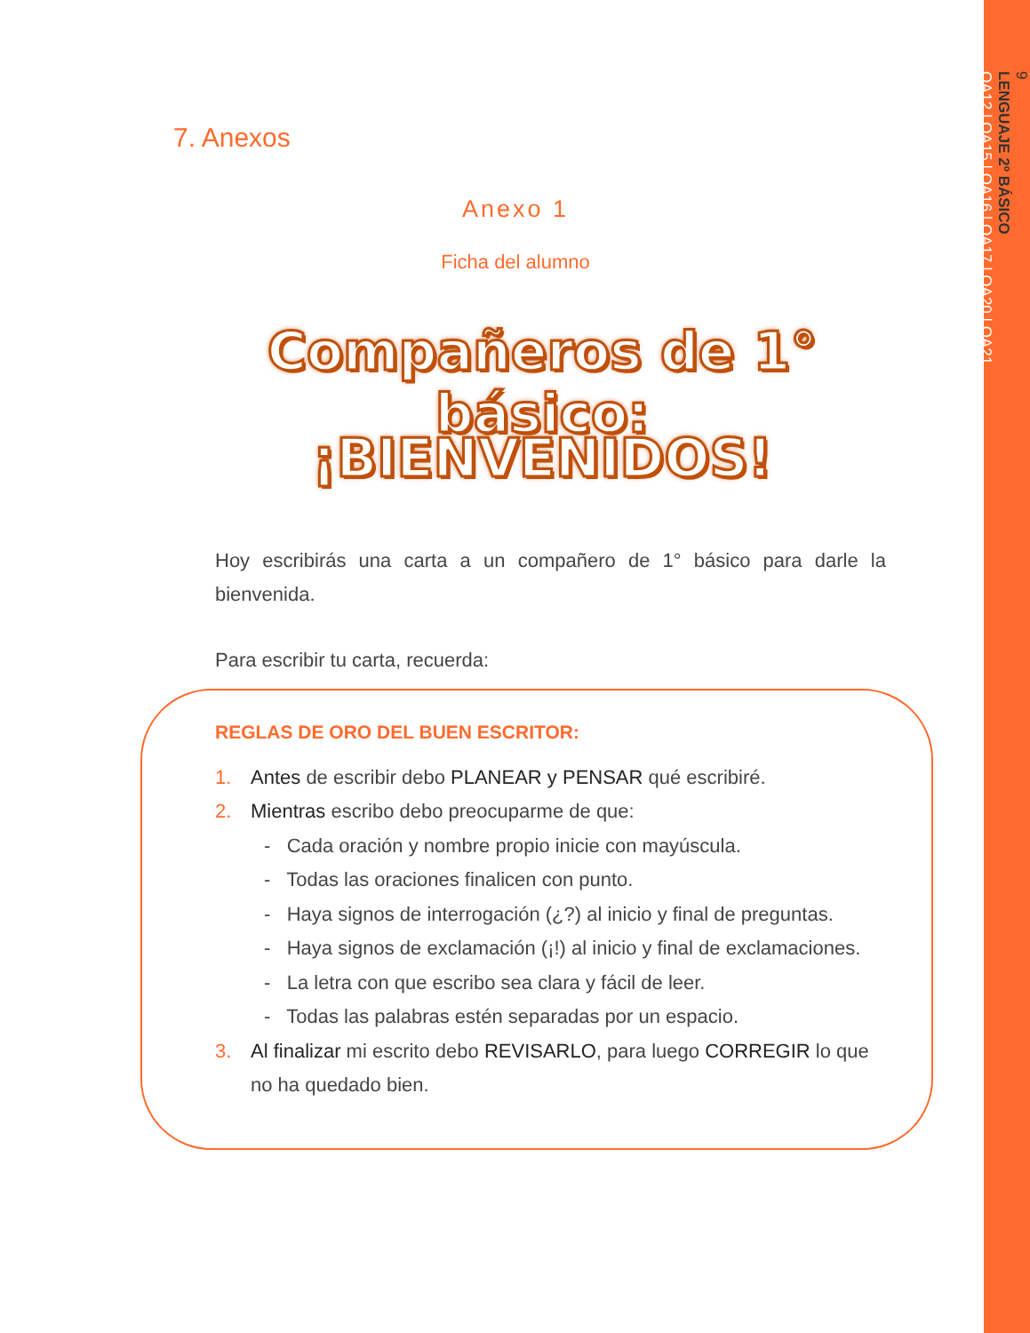9
LENGUAJE 2º BÁSICO
OA12 | OA15 | OA16 | OA17 | OA20 | OA21
7. Anexos
Anexo 1
Ficha del alumno
Compañeros de 1° básico:
¡BIENVENIDOS!
Hoy escribirás una carta a un compañero de 1° básico para darle la bienvenida.
Para escribir tu carta, recuerda:
REGLAS DE ORO DEL BUEN ESCRITOR:
1. Antes de escribir debo PLANEAR y PENSAR qué escribiré.
2. Mientras escribo debo preocuparme de que:
- Cada oración y nombre propio inicie con mayúscula.
- Todas las oraciones finalicen con punto.
- Haya signos de interrogación (¿?) al inicio y final de preguntas.
- Haya signos de exclamación (¡!) al inicio y final de exclamaciones.
- La letra con que escribo sea clara y fácil de leer.
- Todas las palabras estén separadas por un espacio.
3. Al finalizar mi escrito debo REVISARLO, para luego CORREGIR lo que no ha quedado bien.